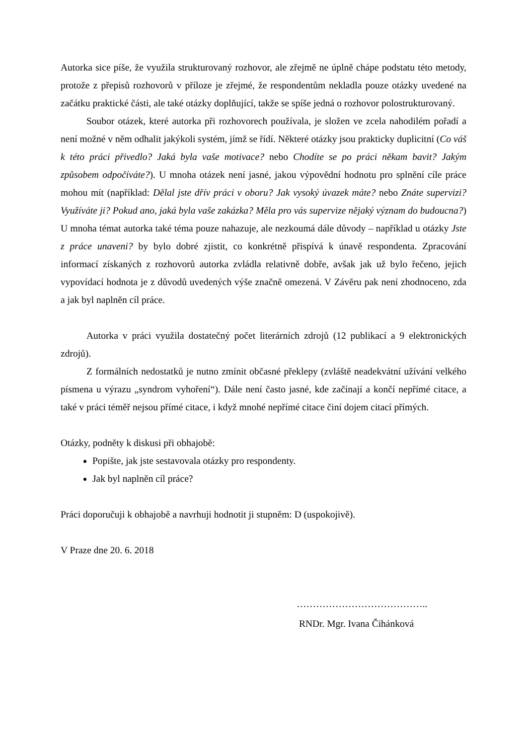Autorka sice píše, že využila strukturovaný rozhovor, ale zřejmě ne úplně chápe podstatu této metody, protože z přepisů rozhovorů v příloze je zřejmé, že respondentům nekladla pouze otázky uvedené na začátku praktické části, ale také otázky doplňující, takže se spíše jedná o rozhovor polostrukturovaný.
Soubor otázek, které autorka při rozhovorech používala, je složen ve zcela nahodilém pořadí a není možné v něm odhalit jakýkoli systém, jímž se řídí. Některé otázky jsou prakticky duplicitní (Co váš k této práci přivedlo? Jaká byla vaše motivace? nebo Chodíte se po práci někam bavit? Jakým způsobem odpočíváte?). U mnoha otázek není jasné, jakou výpovědní hodnotu pro splnění cíle práce mohou mít (například: Dělal jste dřív práci v oboru? Jak vysoký úvazek máte? nebo Znáte supervizi? Využíváte ji? Pokud ano, jaká byla vaše zakázka? Měla pro vás supervize nějaký význam do budoucna?) U mnoha témat autorka také téma pouze nahazuje, ale nezkoumá dále důvody – například u otázky Jste z práce unaveni? by bylo dobré zjistit, co konkrétně přispívá k únavě respondenta. Zpracování informací získaných z rozhovorů autorka zvládla relativně dobře, avšak jak už bylo řečeno, jejich vypovídací hodnota je z důvodů uvedených výše značně omezená. V Závěru pak není zhodnoceno, zda a jak byl naplněn cíl práce.
Autorka v práci využila dostatečný počet literárních zdrojů (12 publikací a 9 elektronických zdrojů).
Z formálních nedostatků je nutno zmínit občasné překlepy (zvláště neadekvátní užívání velkého písmena u výrazu „syndrom vyhoření“). Dále není často jasné, kde začínají a končí nepřímé citace, a také v práci téměř nejsou přímé citace, i když mnohé nepřímé citace činí dojem citací přímých.
Otázky, podněty k diskusi při obhajobě:
Popište, jak jste sestavovala otázky pro respondenty.
Jak byl naplněn cíl práce?
Práci doporučuji k obhajobě a navrhuji hodnotit ji stupněm: D (uspokojivě).
V Praze dne 20. 6. 2018
…………………………………..
RNDr. Mgr. Ivana Čihánková